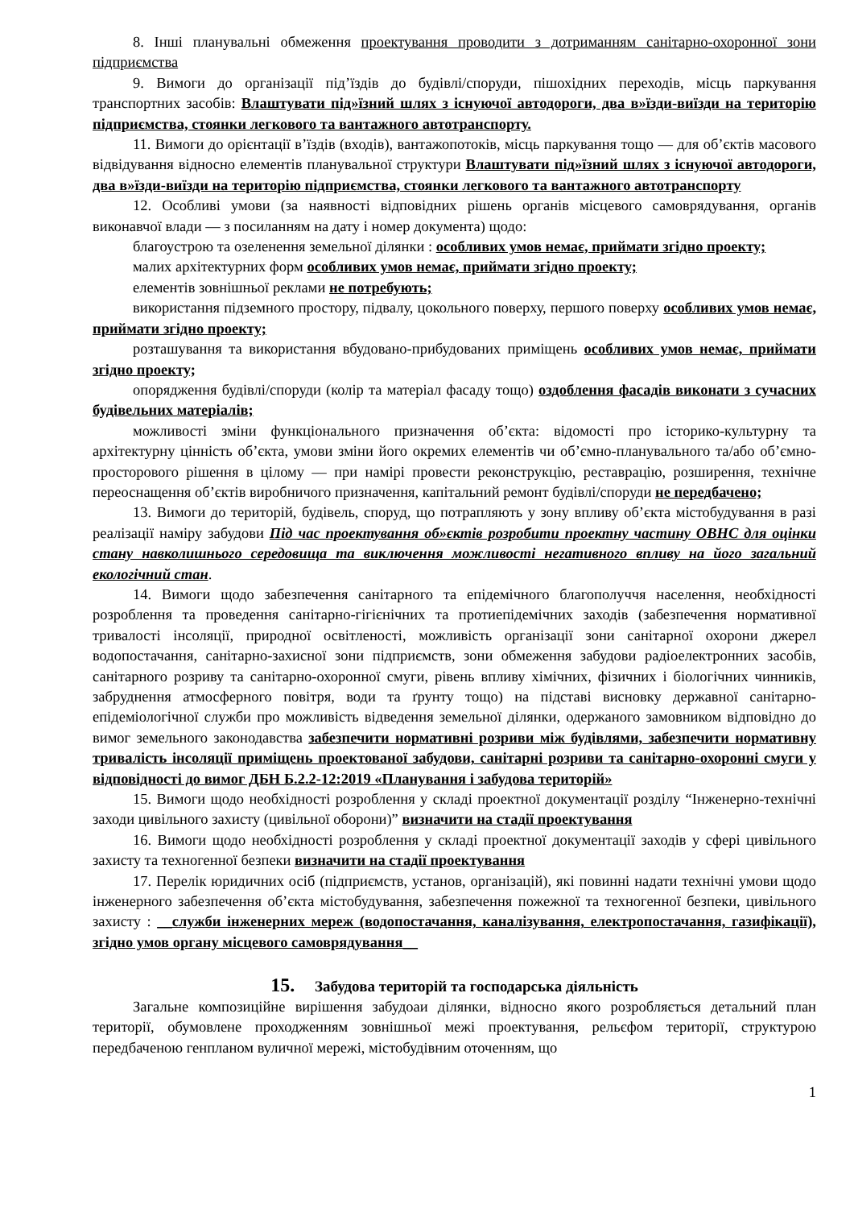8. Інші планувальні обмеження проектування проводити з дотриманням санітарно-охоронної зони підприємства
9. Вимоги до організації під’їздів до будівлі/споруди, пішохідних переходів, місць паркування транспортних засобів: Влаштувати під»їзний шлях з існуючої автодороги, два в»їзди-виїзди на територію підприємства, стоянки легкового та вантажного автотранспорту.
11. Вимоги до орієнтації в’їздів (входів), вантажопотоків, місць паркування тощо — для об’єктів масового відвідування відносно елементів планувальної структури Влаштувати під»їзний шлях з існуючої автодороги, два в»їзди-виїзди на територію підприємства, стоянки легкового та вантажного автотранспорту
12. Особливі умови (за наявності відповідних рішень органів місцевого самоврядування, органів виконавчої влади — з посиланням на дату і номер документа) щодо:
благоустрою та озеленення земельної ділянки : особливих умов немає, приймати згідно проекту;
малих архітектурних форм особливих умов немає, приймати згідно проекту;
елементів зовнішньої реклами не потребують;
використання підземного простору, підвалу, цокольного поверху, першого поверху особливих умов немає, приймати згідно проекту;
розташування та використання вбудовано-прибудованих приміщень особливих умов немає, приймати згідно проекту;
опорядження будівлі/споруди (колір та матеріал фасаду тощо) оздоблення фасадів виконати з сучасних будівельних матеріалів;
можливості зміни функціонального призначення об’єкта: відомості про історико-культурну та архітектурну цінність об’єкта, умови зміни його окремих елементів чи об’ємно-планувального та/або об’ємно-просторового рішення в цілому — при намірі провести реконструкцію, реставрацію, розширення, технічне переоснащення об’єктів виробничого призначення, капітальний ремонт будівлі/споруди не передбачено;
13. Вимоги до територій, будівель, споруд, що потрапляють у зону впливу об’єкта містобудування в разі реалізації наміру забудови Під час проектування об»єктів розробити проектну частину ОВНС для оцінки стану навколишнього середовища та виключення можливості негативного впливу на його загальний екологічний стан.
14. Вимоги щодо забезпечення санітарного та епідемічного благополуччя населення, необхідності розроблення та проведення санітарно-гігієнічних та протиепідемічних заходів (забезпечення нормативної тривалості інсоляції, природної освітленості, можливість організації зони санітарної охорони джерел водопостачання, санітарно-захисної зони підприємств, зони обмеження забудови радіоелектронних засобів, санітарного розриву та санітарно-охоронної смуги, рівень впливу хімічних, фізичних і біологічних чинників, забруднення атмосферного повітря, води та ґрунту тощо) на підставі висновку державної санітарно-епідеміологічної служби про можливість відведення земельної ділянки, одержаного замовником відповідно до вимог земельного законодавства забезпечити нормативні розриви між будівлями, забезпечити нормативну тривалість інсоляції приміщень проектованої забудови, санітарні розриви та санітарно-охоронні смуги у відповідності до вимог ДБН Б.2.2-12:2019 «Планування і забудова територій»
15. Вимоги щодо необхідності розроблення у складі проектної документації розділу “Інженерно-технічні заходи цивільного захисту (цивільної оборони)” визначити на стадії проектування
16. Вимоги щодо необхідності розроблення у складі проектної документації заходів у сфері цивільного захисту та техногенної безпеки визначити на стадії проектування
17. Перелік юридичних осіб (підприємств, установ, організацій), які повинні надати технічні умови щодо інженерного забезпечення об’єкта містобудування, забезпечення пожежної та техногенної безпеки, цивільного захисту : __служби інженерних мереж (водопостачання, каналізування, електропостачання, газифікації), згідно умов органу місцевого самоврядування__
15. Забудова територій та господарська діяльність
Загальне композиційне вирішення забудоаи ділянки, відносно якого розробляється детальний план території, обумовлене проходженням зовнішньої межі проектування, рельєфом території, структурою передбаченою генпланом вуличної мережі, містобудівним оточенням, що
1